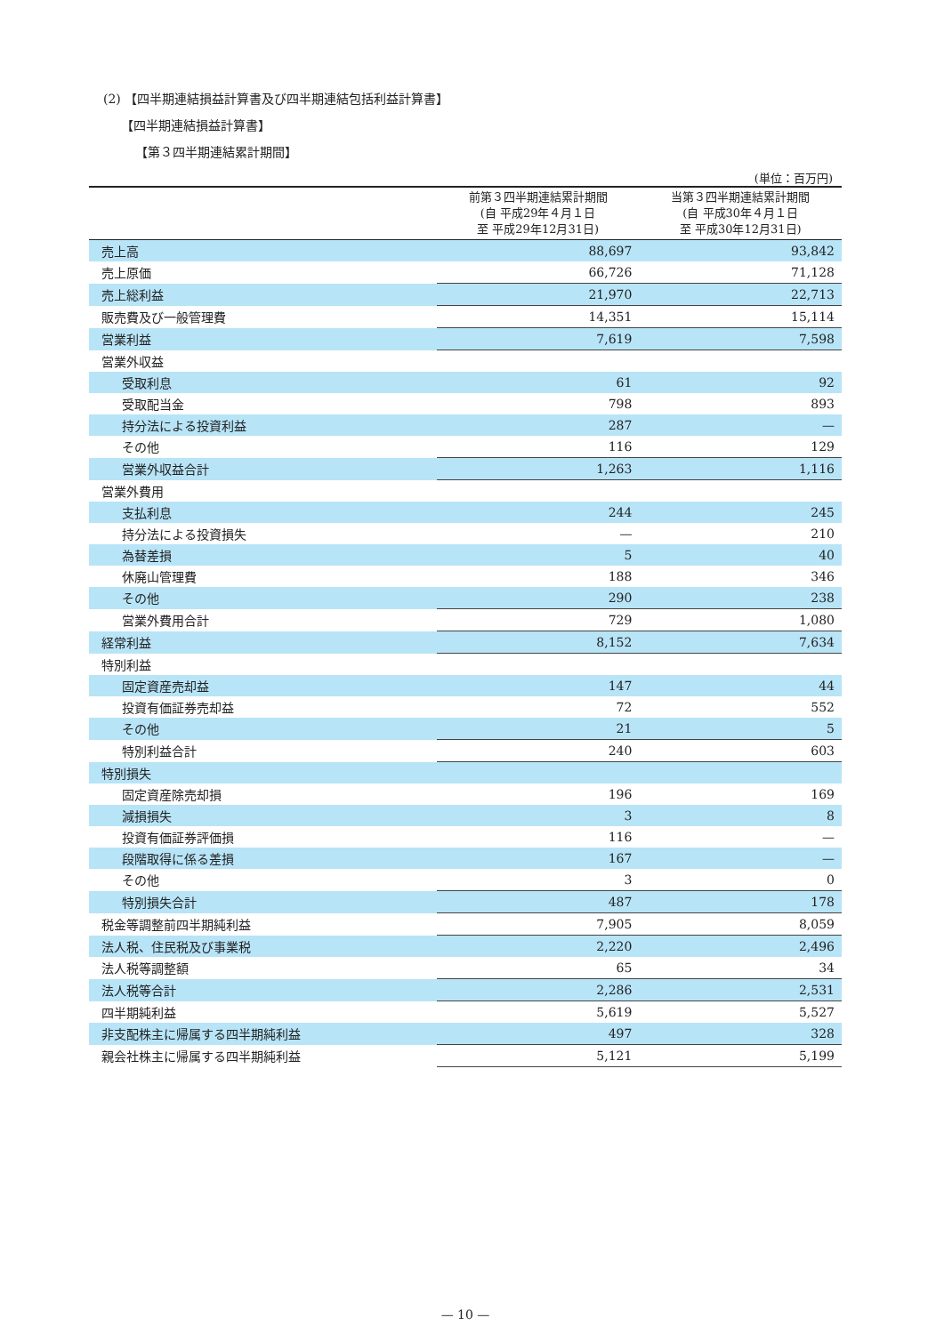(2) 【四半期連結損益計算書及び四半期連結包括利益計算書】
【四半期連結損益計算書】
【第３四半期連結累計期間】
(単位：百万円)
| | 前第３四半期連結累計期間 (自 平成29年４月１日 至 平成29年12月31日) | 当第３四半期連結累計期間 (自 平成30年４月１日 至 平成30年12月31日) |
| --- | --- | --- |
| 売上高 | 88,697 | 93,842 |
| 売上原価 | 66,726 | 71,128 |
| 売上総利益 | 21,970 | 22,713 |
| 販売費及び一般管理費 | 14,351 | 15,114 |
| 営業利益 | 7,619 | 7,598 |
| 営業外収益 | | |
| 受取利息 | 61 | 92 |
| 受取配当金 | 798 | 893 |
| 持分法による投資利益 | 287 | — |
| その他 | 116 | 129 |
| 営業外収益合計 | 1,263 | 1,116 |
| 営業外費用 | | |
| 支払利息 | 244 | 245 |
| 持分法による投資損失 | — | 210 |
| 為替差損 | 5 | 40 |
| 休廃山管理費 | 188 | 346 |
| その他 | 290 | 238 |
| 営業外費用合計 | 729 | 1,080 |
| 経常利益 | 8,152 | 7,634 |
| 特別利益 | | |
| 固定資産売却益 | 147 | 44 |
| 投資有価証券売却益 | 72 | 552 |
| その他 | 21 | 5 |
| 特別利益合計 | 240 | 603 |
| 特別損失 | | |
| 固定資産除売却損 | 196 | 169 |
| 減損損失 | 3 | 8 |
| 投資有価証券評価損 | 116 | — |
| 段階取得に係る差損 | 167 | — |
| その他 | 3 | 0 |
| 特別損失合計 | 487 | 178 |
| 税金等調整前四半期純利益 | 7,905 | 8,059 |
| 法人税、住民税及び事業税 | 2,220 | 2,496 |
| 法人税等調整額 | 65 | 34 |
| 法人税等合計 | 2,286 | 2,531 |
| 四半期純利益 | 5,619 | 5,527 |
| 非支配株主に帰属する四半期純利益 | 497 | 328 |
| 親会社株主に帰属する四半期純利益 | 5,121 | 5,199 |
— 10 —